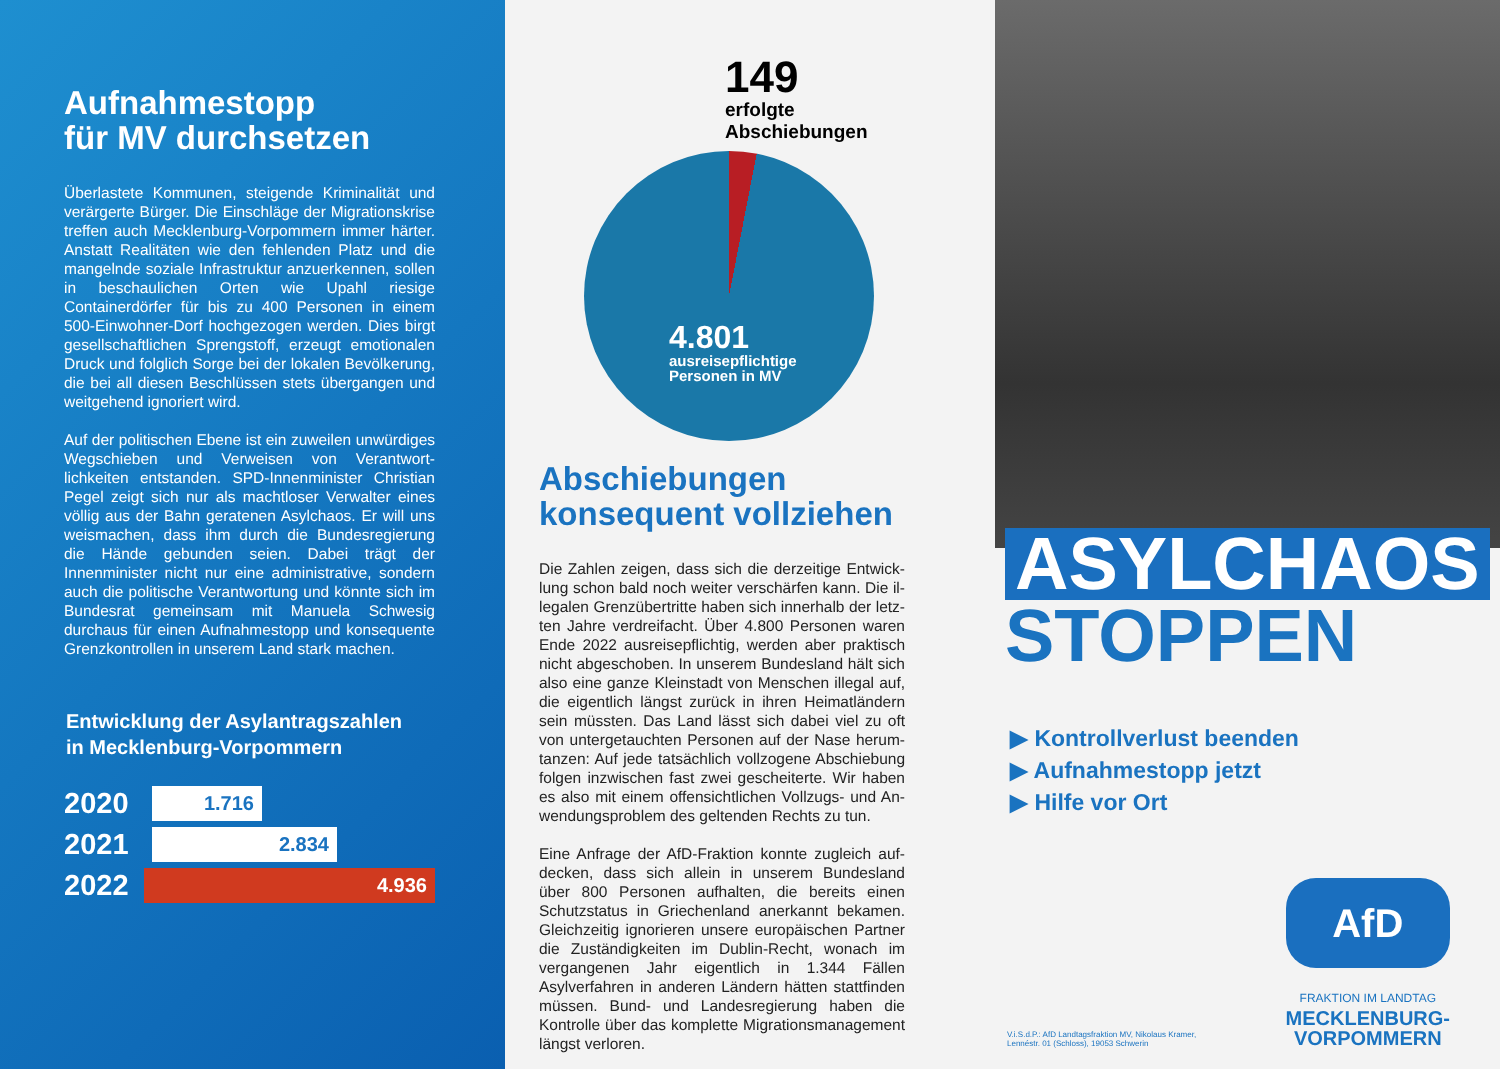Aufnahmestopp
für MV durchsetzen
Überlastete Kommunen, steigende Kriminalität und verärgerte Bürger. Die Einschläge der Migrations­krise treffen auch Mecklenburg-Vorpommern immer härter. Anstatt Realitäten wie den fehlenden Platz und die mangelnde soziale Infrastruktur anzuerken­nen, sollen in beschaulichen Orten wie Upahl riesige Containerdörfer für bis zu 400 Personen in einem 500-Einwohner-Dorf hochgezogen werden. Dies birgt gesellschaftlichen Sprengstoff, erzeugt emotionalen Druck und folglich Sorge bei der lokalen Bevölkerung, die bei all diesen Beschlüssen stets übergangen und weitgehend ignoriert wird.
Auf der politischen Ebene ist ein zuweilen unwürdi­ges Wegschieben und Verweisen von Verantwort­lichkeiten entstanden. SPD-Innenminister Christian Pegel zeigt sich nur als machtloser Verwalter eines völlig aus der Bahn geratenen Asylchaos. Er will uns weismachen, dass ihm durch die Bundesregierung die Hände gebunden seien. Dabei trägt der Innenminister nicht nur eine administrative, sondern auch die poli­tische Verantwortung und könnte sich im Bundesrat gemeinsam mit Manuela Schwesig durchaus für einen Aufnahmestopp und konsequente Grenzkontrollen in unserem Land stark machen.
Entwicklung der Asylantragszahlen
in Mecklenburg-Vorpommern
2020
1.716
2021
2.834
2022
4.936
149
erfolgte Abschiebungen
4.801
ausreisepflichtige
Personen in MV
Abschiebungen
konsequent vollziehen
Die Zahlen zeigen, dass sich die derzeitige Entwick­lung schon bald noch weiter verschärfen kann. Die il­legalen Grenzübertritte haben sich innerhalb der letz­ten Jahre verdreifacht. Über 4.800 Personen waren Ende 2022 ausreisepflichtig, werden aber praktisch nicht abgeschoben. In unserem Bundesland hält sich also eine ganze Kleinstadt von Menschen illegal auf, die eigentlich längst zurück in ihren Heimatländern sein müssten. Das Land lässt sich dabei viel zu oft von untergetauchten Personen auf der Nase herum­tanzen: Auf jede tatsächlich vollzogene Abschiebung folgen inzwischen fast zwei gescheiterte. Wir haben es also mit einem offensichtlichen Vollzugs- und An­wendungsproblem des geltenden Rechts zu tun.
Eine Anfrage der AfD-Fraktion konnte zugleich auf­decken, dass sich allein in unserem Bundesland über 800 Personen aufhalten, die bereits einen Schutzsta­tus in Griechenland anerkannt bekamen. Gleichzeitig ignorieren unsere europäischen Partner die Zustän­digkeiten im Dublin-Recht, wonach im vergangenen Jahr eigentlich in 1.344 Fällen Asylverfahren in an­deren Ländern hätten stattfinden müssen. Bund- und Landesregierung haben die Kontrolle über das kom­plette Migrationsmanagement längst verloren.
ASYLCHAOS
STOPPEN
▶ Kontrollverlust beenden
▶ Aufnahmestopp jetzt
▶ Hilfe vor Ort
V.i.S.d.P.: AfD Landtagsfraktion MV, Nikolaus Kramer,
Lennéstr. 01 (Schloss), 19053 Schwerin
AfD
FRAKTION IM LANDTAG
MECKLENBURG-
VORPOMMERN